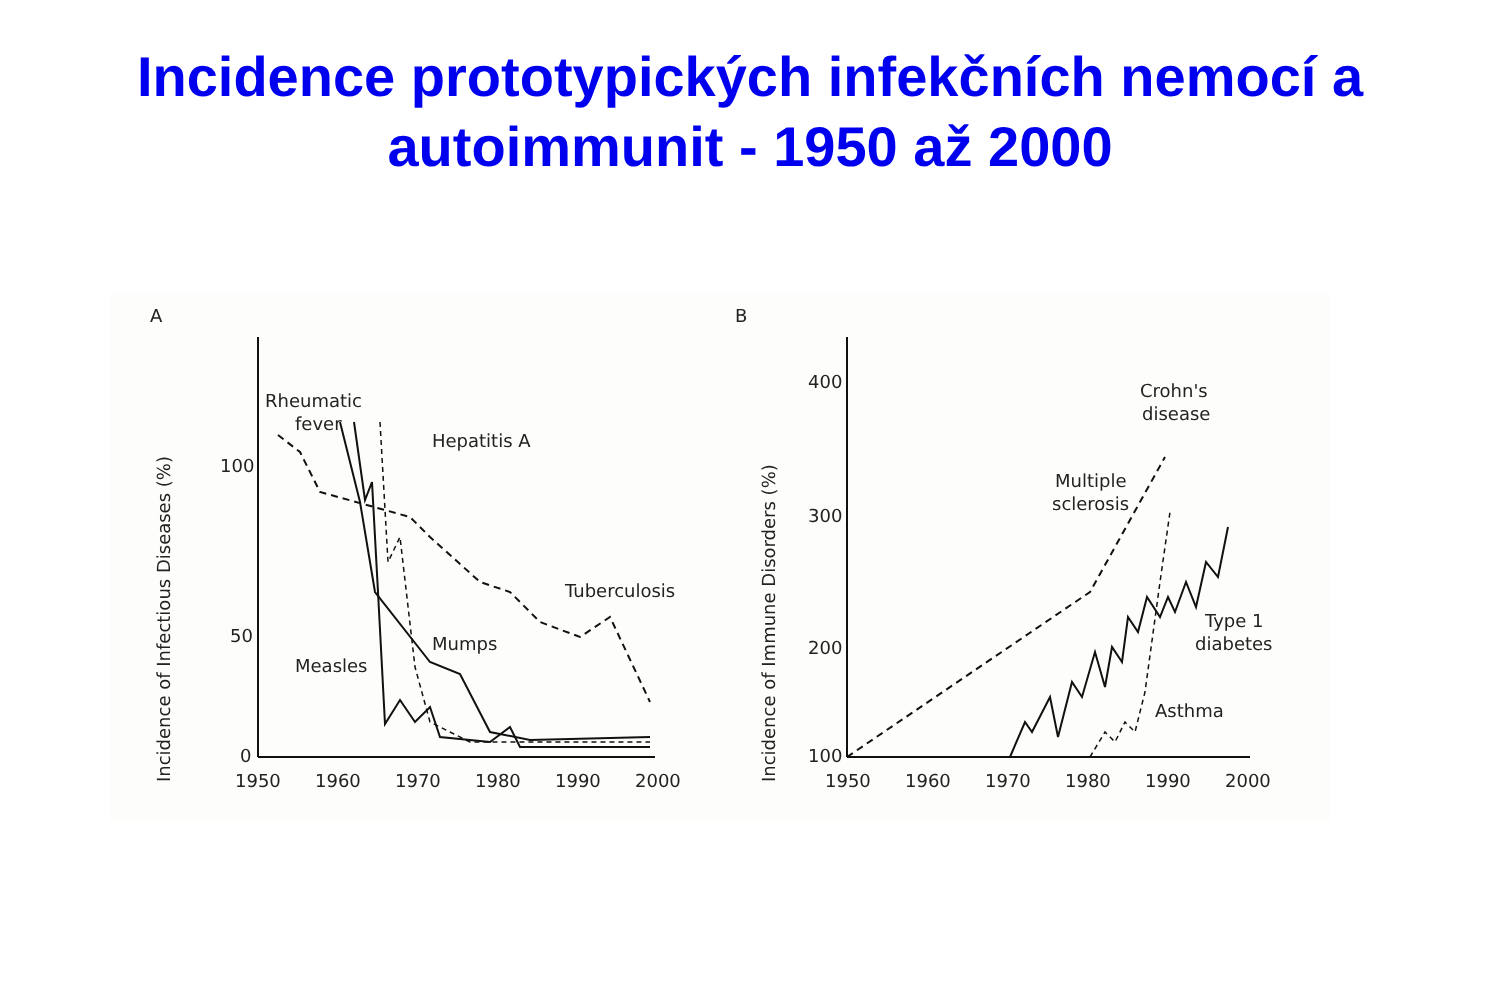Incidence prototypických infekčních nemocí a
autoimmunit - 1950 až 2000
A
Incidence of Infectious Diseases (%)
100
50
0
1950
1960
1970
1980
1990
2000
Rheumatic
fever
Hepatitis A
Tuberculosis
Mumps
Measles
B
Incidence of Immune Disorders (%)
400
300
200
100
1950
1960
1970
1980
1990
2000
Crohn's
disease
Multiple
sclerosis
Type 1
diabetes
Asthma